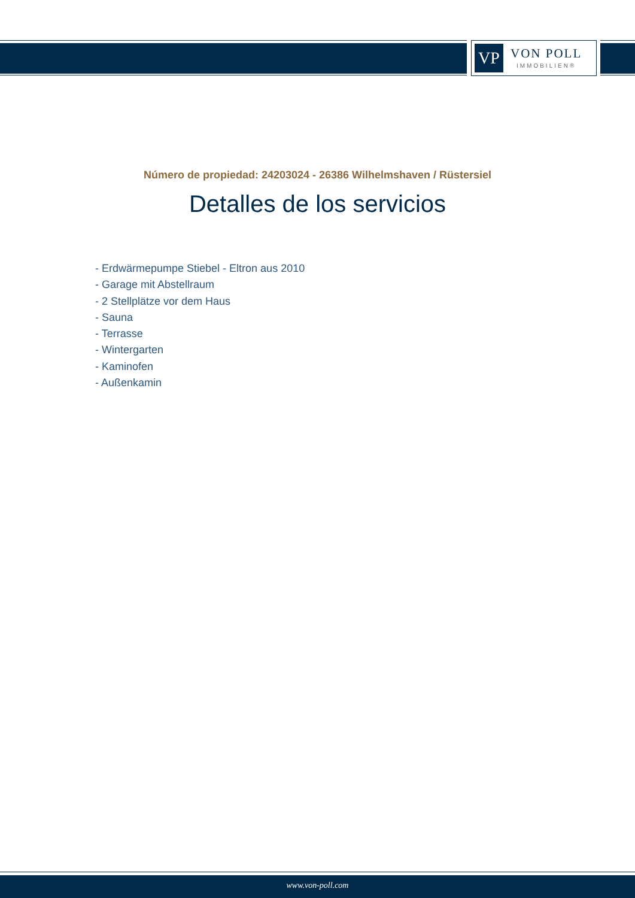VP
VON POLL
IMMOBILIEN®
Número de propiedad: 24203024 - 26386 Wilhelmshaven / Rüstersiel
Detalles de los servicios
- Erdwärmepumpe Stiebel - Eltron aus 2010
- Garage mit Abstellraum
- 2 Stellplätze vor dem Haus
- Sauna
- Terrasse
- Wintergarten
- Kaminofen
- Außenkamin
www.von-poll.com